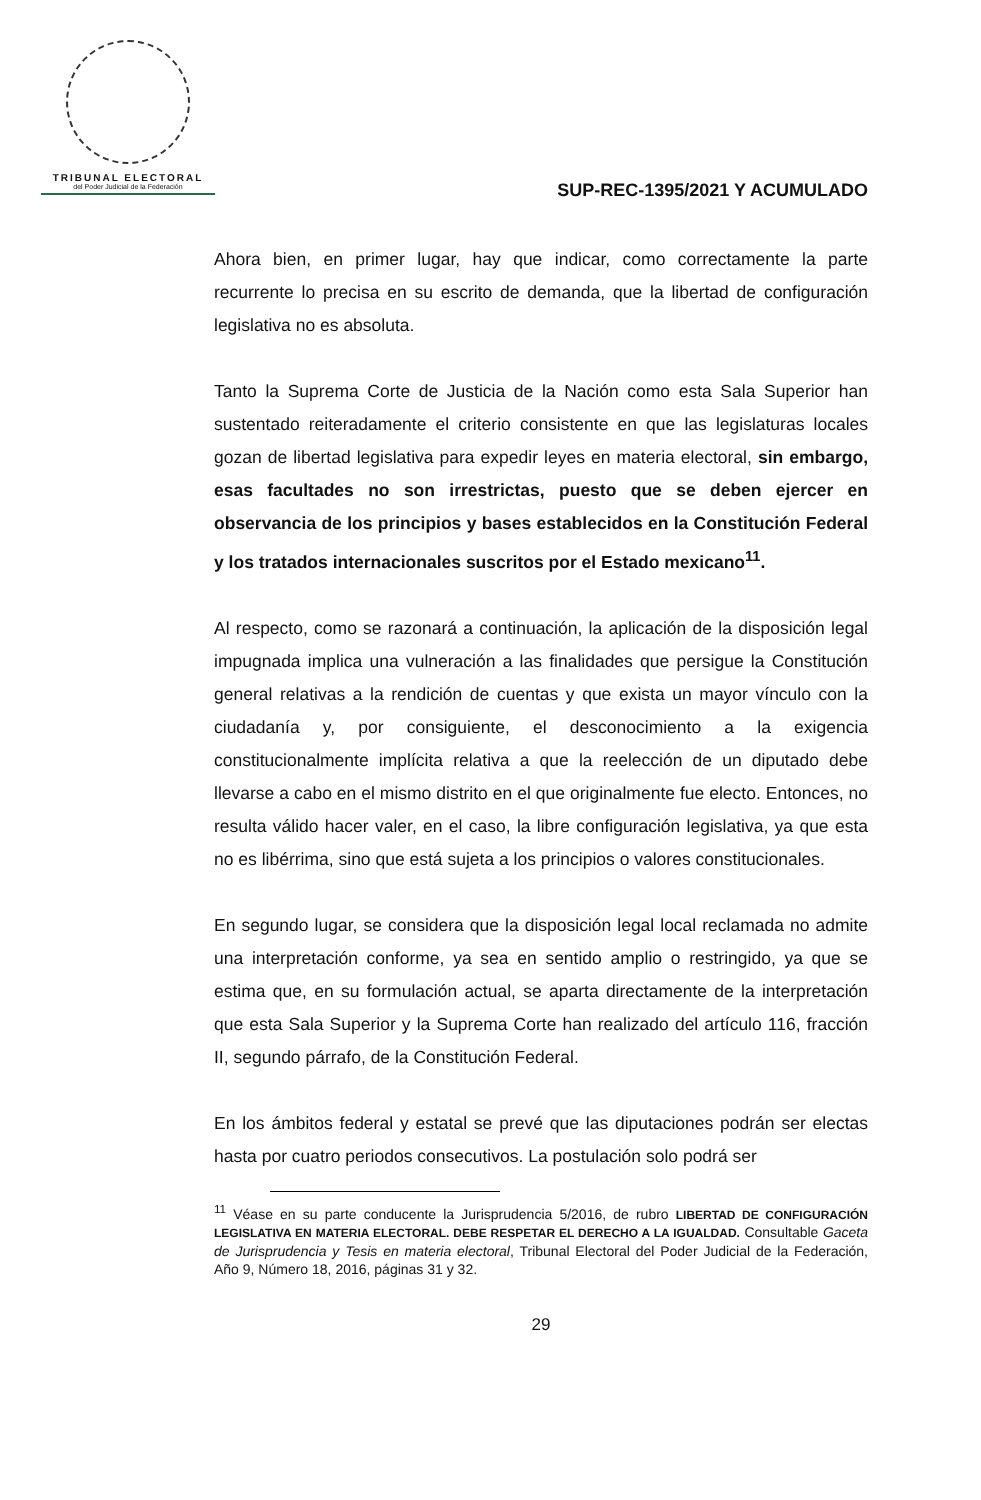TRIBUNAL ELECTORAL
del Poder Judicial de la Federación
SUP-REC-1395/2021 Y ACUMULADO
Ahora bien, en primer lugar, hay que indicar, como correctamente la parte recurrente lo precisa en su escrito de demanda, que la libertad de configuración legislativa no es absoluta.
Tanto la Suprema Corte de Justicia de la Nación como esta Sala Superior han sustentado reiteradamente el criterio consistente en que las legislaturas locales gozan de libertad legislativa para expedir leyes en materia electoral, sin embargo, esas facultades no son irrestrictas, puesto que se deben ejercer en observancia de los principios y bases establecidos en la Constitución Federal y los tratados internacionales suscritos por el Estado mexicano<sup>11</sup>.
Al respecto, como se razonará a continuación, la aplicación de la disposición legal impugnada implica una vulneración a las finalidades que persigue la Constitución general relativas a la rendición de cuentas y que exista un mayor vínculo con la ciudadanía y, por consiguiente, el desconocimiento a la exigencia constitucionalmente implícita relativa a que la reelección de un diputado debe llevarse a cabo en el mismo distrito en el que originalmente fue electo. Entonces, no resulta válido hacer valer, en el caso, la libre configuración legislativa, ya que esta no es libérrima, sino que está sujeta a los principios o valores constitucionales.
En segundo lugar, se considera que la disposición legal local reclamada no admite una interpretación conforme, ya sea en sentido amplio o restringido, ya que se estima que, en su formulación actual, se aparta directamente de la interpretación que esta Sala Superior y la Suprema Corte han realizado del artículo 116, fracción II, segundo párrafo, de la Constitución Federal.
En los ámbitos federal y estatal se prevé que las diputaciones podrán ser electas hasta por cuatro periodos consecutivos. La postulación solo podrá ser
<sup>11</sup> Véase en su parte conducente la Jurisprudencia 5/2016, de rubro LIBERTAD DE CONFIGURACIÓN LEGISLATIVA EN MATERIA ELECTORAL. DEBE RESPETAR EL DERECHO A LA IGUALDAD. Consultable Gaceta de Jurisprudencia y Tesis en materia electoral, Tribunal Electoral del Poder Judicial de la Federación, Año 9, Número 18, 2016, páginas 31 y 32.
29